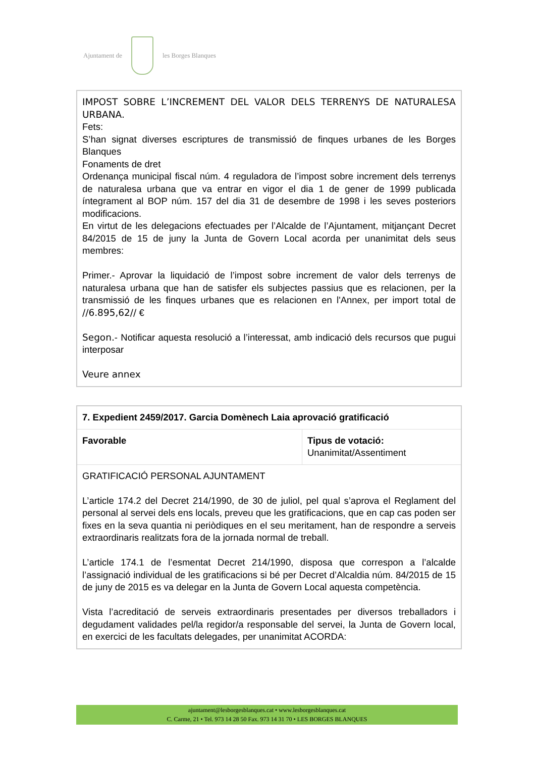Ajuntament de les Borges Blanques
IMPOST SOBRE L’INCREMENT DEL VALOR DELS TERRENYS DE NATURALESA URBANA.
Fets:
S’han signat diverses escriptures de transmissió de finques urbanes de les Borges Blanques
Fonaments de dret
Ordenança municipal fiscal núm. 4 reguladora de l’impost sobre increment dels terrenys de naturalesa urbana que va entrar en vigor el dia 1 de gener de 1999 publicada íntegrament al BOP núm. 157 del dia 31 de desembre de 1998 i les seves posteriors modificacions.
En virtut de les delegacions efectuades per l’Alcalde de l’Ajuntament, mitjançant Decret 84/2015 de 15 de juny la Junta de Govern Local acorda per unanimitat dels seus membres:
Primer.- Aprovar la liquidació de l’impost sobre increment de valor dels terrenys de naturalesa urbana que han de satisfer els subjectes passius que es relacionen, per la transmissió de les finques urbanes que es relacionen en l'Annex, per import total de //6.895,62// €
Segon.- Notificar aquesta resolució a l’interessat, amb indicació dels recursos que pugui interposar
Veure annex
| 7. Expedient 2459/2017. Garcia Domènech Laia aprovació gratificació | |
| Favorable | Tipus de votació: Unanimitat/Assentiment |
| GRATIFICACIÓ PERSONAL AJUNTAMENT L’article 174.2 del Decret 214/1990, de 30 de juliol, pel qual s’aprova el Reglament del personal al servei dels ens locals, preveu que les gratificacions, que en cap cas poden ser fixes en la seva quantia ni periòdiques en el seu meritament, han de respondre a serveis extraordinaris realitzats fora de la jornada normal de treball. L’article 174.1 de l’esmentat Decret 214/1990, disposa que correspon a l’alcalde l’assignació individual de les gratificacions si bé per Decret d’Alcaldia núm. 84/2015 de 15 de juny de 2015 es va delegar en la Junta de Govern Local aquesta competència. Vista l’acreditació de serveis extraordinaris presentades per diversos treballadors i degudament validades pel/la regidor/a responsable del servei, la Junta de Govern local, en exercici de les facultats delegades, per unanimitat ACORDA: | |
ajuntament@lesborgesblanques.cat • www.lesborgesblanques.cat
C. Carme, 21 • Tel. 973 14 28 50 Fax. 973 14 31 70 • LES BORGES BLANQUES